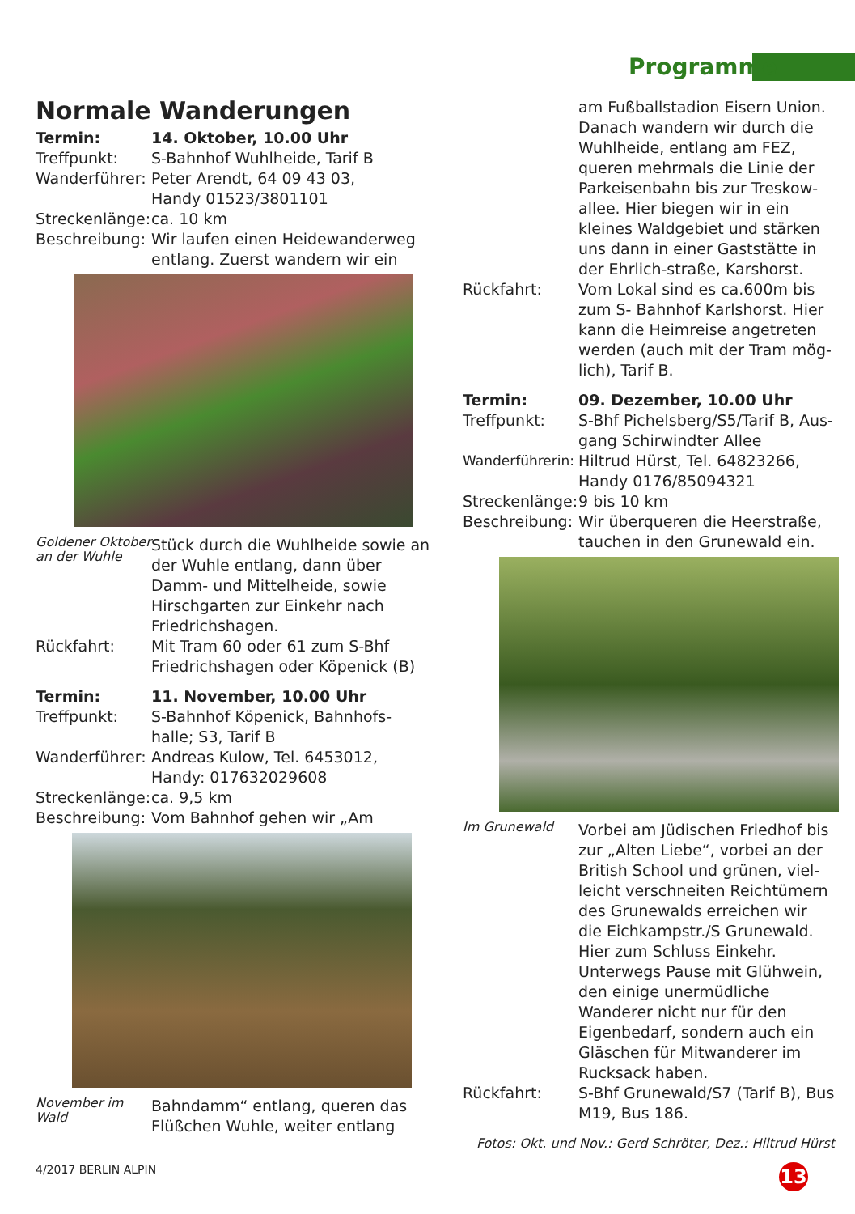Programme
Normale Wanderungen
Termin: 14. Oktober, 10.00 Uhr
Treffpunkt: S-Bahnhof Wuhlheide, Tarif B
Wanderführer:
Peter Arendt, 64 09 43 03,
Handy 01523/3801101
Streckenlänge:
ca. 10 km
Beschreibung:
Wir laufen einen Heidewanderweg entlang. Zuerst wandern wir ein
Goldener Oktober an der Wuhle
Stück durch die Wuhlheide sowie an der Wuhle entlang, dann über Damm- und Mittelheide, sowie Hirschgarten zur Einkehr nach Friedrichshagen.
Rückfahrt: Mit Tram 60 oder 61 zum S-Bhf Friedrichshagen oder Köpenick (B)
Termin: 11. November, 10.00 Uhr
Treffpunkt: S-Bahnhof Köpenick, Bahnhofs-halle; S3, Tarif B
Wanderführer:
Andreas Kulow, Tel. 6453012,
Handy: 017632029608
Streckenlänge:
ca. 9,5 km
Beschreibung:
Vom Bahnhof gehen wir „Am
November im Wald
Bahndamm“ entlang, queren das Flüßchen Wuhle, weiter entlang
am Fußballstadion Eisern Union. Danach wandern wir durch die Wuhlheide, entlang am FEZ, queren mehrmals die Linie der Parkeisenbahn bis zur Treskow-allee. Hier biegen wir in ein kleines Waldgebiet und stärken uns dann in einer Gaststätte in der Ehrlich-straße, Karshorst.
Rückfahrt: Vom Lokal sind es ca.600m bis zum S- Bahnhof Karlshorst. Hier kann die Heimreise angetreten werden (auch mit der Tram mög-lich), Tarif B.
Termin: 09. Dezember, 10.00 Uhr
Treffpunkt: S-Bhf Pichelsberg/S5/Tarif B, Aus-gang Schirwindter Allee
Wanderführerin:
Hiltrud Hürst, Tel. 64823266,
Handy 0176/85094321
Streckenlänge:
9 bis 10 km
Beschreibung:
Wir überqueren die Heerstraße, tauchen in den Grunewald ein.
Im Grunewald
Vorbei am Jüdischen Friedhof bis zur „Alten Liebe“, vorbei an der British School und grünen, viel-leicht verschneiten Reichtümern des Grunewalds erreichen wir die Eichkampstr./S Grunewald. Hier zum Schluss Einkehr. Unterwegs Pause mit Glühwein, den einige unermüdliche Wanderer nicht nur für den Eigenbedarf, sondern auch ein Gläschen für Mitwanderer im Rucksack haben.
Rückfahrt: S-Bhf Grunewald/S7 (Tarif B), Bus M19, Bus 186.
Fotos: Okt. und Nov.: Gerd Schröter, Dez.: Hiltrud Hürst
4/2017 BERLIN ALPIN 13